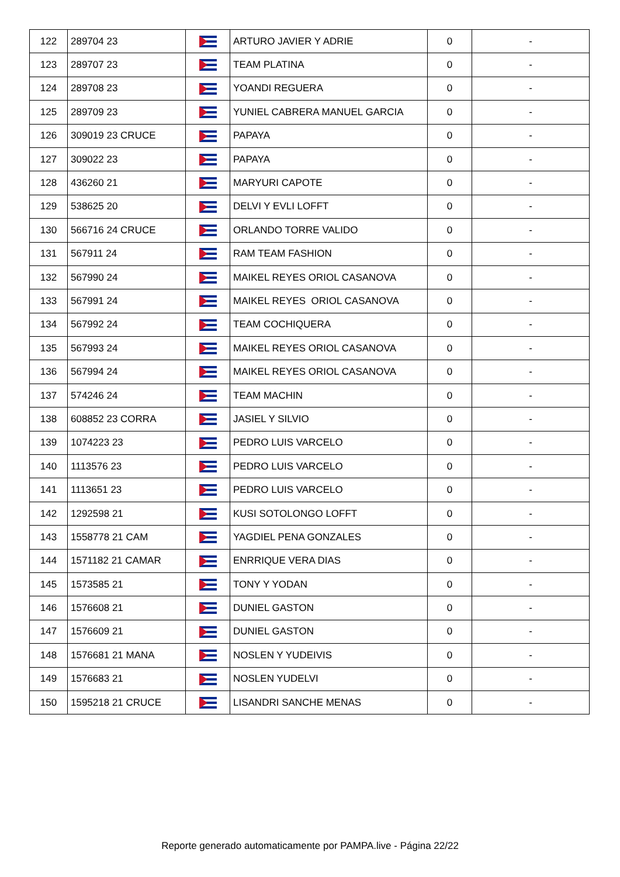| 122 | 289704 23 | | ARTURO JAVIER Y ADRIE | 0 | - |
| 123 | 289707 23 | | TEAM PLATINA | 0 | - |
| 124 | 289708 23 | | YOANDI REGUERA | 0 | - |
| 125 | 289709 23 | | YUNIEL CABRERA MANUEL GARCIA | 0 | - |
| 126 | 309019 23 CRUCE | | PAPAYA | 0 | - |
| 127 | 309022 23 | | PAPAYA | 0 | - |
| 128 | 436260 21 | | MARYURI CAPOTE | 0 | - |
| 129 | 538625 20 | | DELVI Y EVLI LOFFT | 0 | - |
| 130 | 566716 24 CRUCE | | ORLANDO TORRE VALIDO | 0 | - |
| 131 | 567911 24 | | RAM TEAM FASHION | 0 | - |
| 132 | 567990 24 | | MAIKEL REYES ORIOL CASANOVA | 0 | - |
| 133 | 567991 24 | | MAIKEL REYES ORIOL CASANOVA | 0 | - |
| 134 | 567992 24 | | TEAM COCHIQUERA | 0 | - |
| 135 | 567993 24 | | MAIKEL REYES ORIOL CASANOVA | 0 | - |
| 136 | 567994 24 | | MAIKEL REYES ORIOL CASANOVA | 0 | - |
| 137 | 574246 24 | | TEAM MACHIN | 0 | - |
| 138 | 608852 23 CORRA | | JASIEL Y SILVIO | 0 | - |
| 139 | 1074223 23 | | PEDRO LUIS VARCELO | 0 | - |
| 140 | 1113576 23 | | PEDRO LUIS VARCELO | 0 | - |
| 141 | 1113651 23 | | PEDRO LUIS VARCELO | 0 | - |
| 142 | 1292598 21 | | KUSI SOTOLONGO LOFFT | 0 | - |
| 143 | 1558778 21 CAM | | YAGDIEL PENA GONZALES | 0 | - |
| 144 | 1571182 21 CAMAR | | ENRRIQUE VERA DIAS | 0 | - |
| 145 | 1573585 21 | | TONY Y YODAN | 0 | - |
| 146 | 1576608 21 | | DUNIEL GASTON | 0 | - |
| 147 | 1576609 21 | | DUNIEL GASTON | 0 | - |
| 148 | 1576681 21 MANA | | NOSLEN Y YUDEIVIS | 0 | - |
| 149 | 1576683 21 | | NOSLEN YUDELVI | 0 | - |
| 150 | 1595218 21 CRUCE | | LISANDRI SANCHE MENAS | 0 | - |
Reporte generado automaticamente por PAMPA.live - Página 22/22